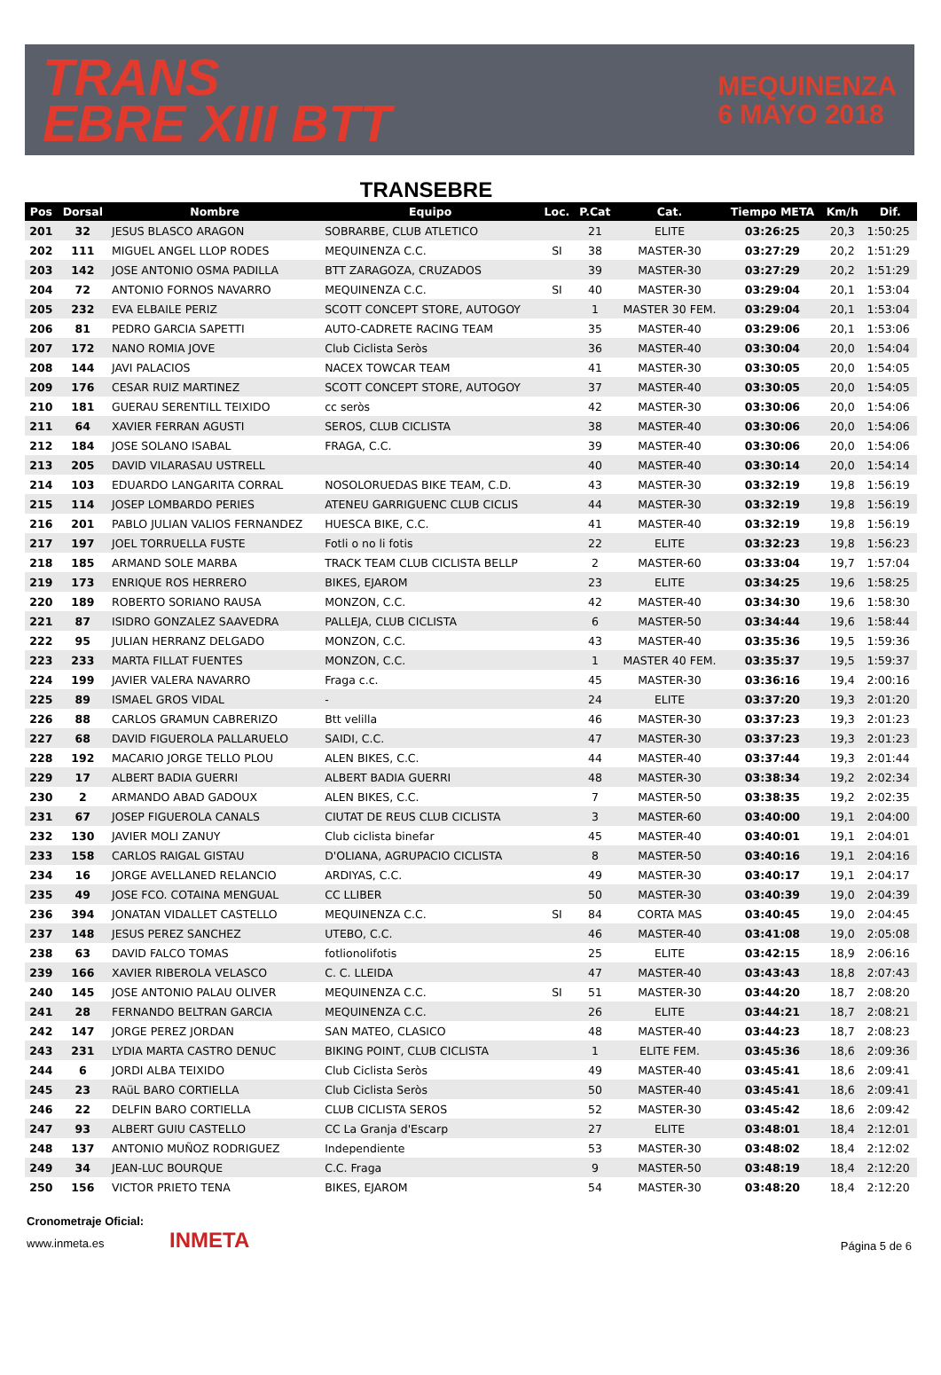TRANS
EBRE XIII BTT
MEQUINENZA
6 MAYO 2018
TRANSEBRE
| Pos | Dorsal | Nombre | Equipo | Loc. | P.Cat | Cat. | Tiempo META | Km/h | Dif. |
| --- | --- | --- | --- | --- | --- | --- | --- | --- | --- |
| 201 | 32 | JESUS BLASCO ARAGON | SOBRARBE, CLUB ATLETICO | | 21 | ELITE | 03:26:25 | 20,3 | 1:50:25 |
| 202 | 111 | MIGUEL ANGEL LLOP RODES | MEQUINENZA C.C. | SI | 38 | MASTER-30 | 03:27:29 | 20,2 | 1:51:29 |
| 203 | 142 | JOSE ANTONIO OSMA PADILLA | BTT ZARAGOZA, CRUZADOS | | 39 | MASTER-30 | 03:27:29 | 20,2 | 1:51:29 |
| 204 | 72 | ANTONIO FORNOS NAVARRO | MEQUINENZA C.C. | SI | 40 | MASTER-30 | 03:29:04 | 20,1 | 1:53:04 |
| 205 | 232 | EVA ELBAILE PERIZ | SCOTT CONCEPT STORE, AUTOGOY | | 1 | MASTER 30 FEM. | 03:29:04 | 20,1 | 1:53:04 |
| 206 | 81 | PEDRO GARCIA SAPETTI | AUTO-CADRETE RACING TEAM | | 35 | MASTER-40 | 03:29:06 | 20,1 | 1:53:06 |
| 207 | 172 | NANO ROMIA JOVE | Club Ciclista Seròs | | 36 | MASTER-40 | 03:30:04 | 20,0 | 1:54:04 |
| 208 | 144 | JAVI PALACIOS | NACEX TOWCAR TEAM | | 41 | MASTER-30 | 03:30:05 | 20,0 | 1:54:05 |
| 209 | 176 | CESAR RUIZ MARTINEZ | SCOTT CONCEPT STORE, AUTOGOY | | 37 | MASTER-40 | 03:30:05 | 20,0 | 1:54:05 |
| 210 | 181 | GUERAU SERENTILL TEIXIDO | cc seròs | | 42 | MASTER-30 | 03:30:06 | 20,0 | 1:54:06 |
| 211 | 64 | XAVIER FERRAN AGUSTI | SEROS, CLUB CICLISTA | | 38 | MASTER-40 | 03:30:06 | 20,0 | 1:54:06 |
| 212 | 184 | JOSE SOLANO ISABAL | FRAGA, C.C. | | 39 | MASTER-40 | 03:30:06 | 20,0 | 1:54:06 |
| 213 | 205 | DAVID VILARASAU USTRELL | | | 40 | MASTER-40 | 03:30:14 | 20,0 | 1:54:14 |
| 214 | 103 | EDUARDO LANGARITA CORRAL | NOSOLORUEDAS BIKE TEAM, C.D. | | 43 | MASTER-30 | 03:32:19 | 19,8 | 1:56:19 |
| 215 | 114 | JOSEP LOMBARDO PERIES | ATENEU GARRIGUENC CLUB CICLIS | | 44 | MASTER-30 | 03:32:19 | 19,8 | 1:56:19 |
| 216 | 201 | PABLO JULIAN VALIOS FERNANDEZ | HUESCA BIKE, C.C. | | 41 | MASTER-40 | 03:32:19 | 19,8 | 1:56:19 |
| 217 | 197 | JOEL TORRUELLA FUSTE | Fotli o no li fotis | | 22 | ELITE | 03:32:23 | 19,8 | 1:56:23 |
| 218 | 185 | ARMAND SOLE MARBA | TRACK TEAM CLUB CICLISTA BELLP | | 2 | MASTER-60 | 03:33:04 | 19,7 | 1:57:04 |
| 219 | 173 | ENRIQUE ROS HERRERO | BIKES, EJAROM | | 23 | ELITE | 03:34:25 | 19,6 | 1:58:25 |
| 220 | 189 | ROBERTO SORIANO RAUSA | MONZON, C.C. | | 42 | MASTER-40 | 03:34:30 | 19,6 | 1:58:30 |
| 221 | 87 | ISIDRO GONZALEZ SAAVEDRA | PALLEJA, CLUB CICLISTA | | 6 | MASTER-50 | 03:34:44 | 19,6 | 1:58:44 |
| 222 | 95 | JULIAN HERRANZ DELGADO | MONZON, C.C. | | 43 | MASTER-40 | 03:35:36 | 19,5 | 1:59:36 |
| 223 | 233 | MARTA FILLAT FUENTES | MONZON, C.C. | | 1 | MASTER 40 FEM. | 03:35:37 | 19,5 | 1:59:37 |
| 224 | 199 | JAVIER VALERA NAVARRO | Fraga c.c. | | 45 | MASTER-30 | 03:36:16 | 19,4 | 2:00:16 |
| 225 | 89 | ISMAEL GROS VIDAL | - | | 24 | ELITE | 03:37:20 | 19,3 | 2:01:20 |
| 226 | 88 | CARLOS GRAMUN CABRERIZO | Btt velilla | | 46 | MASTER-30 | 03:37:23 | 19,3 | 2:01:23 |
| 227 | 68 | DAVID FIGUEROLA PALLARUELO | SAIDI, C.C. | | 47 | MASTER-30 | 03:37:23 | 19,3 | 2:01:23 |
| 228 | 192 | MACARIO JORGE TELLO PLOU | ALEN BIKES, C.C. | | 44 | MASTER-40 | 03:37:44 | 19,3 | 2:01:44 |
| 229 | 17 | ALBERT BADIA GUERRI | ALBERT BADIA GUERRI | | 48 | MASTER-30 | 03:38:34 | 19,2 | 2:02:34 |
| 230 | 2 | ARMANDO ABAD GADOUX | ALEN BIKES, C.C. | | 7 | MASTER-50 | 03:38:35 | 19,2 | 2:02:35 |
| 231 | 67 | JOSEP FIGUEROLA CANALS | CIUTAT DE REUS CLUB CICLISTA | | 3 | MASTER-60 | 03:40:00 | 19,1 | 2:04:00 |
| 232 | 130 | JAVIER MOLI ZANUY | Club ciclista binefar | | 45 | MASTER-40 | 03:40:01 | 19,1 | 2:04:01 |
| 233 | 158 | CARLOS RAIGAL GISTAU | D'OLIANA, AGRUPACIO CICLISTA | | 8 | MASTER-50 | 03:40:16 | 19,1 | 2:04:16 |
| 234 | 16 | JORGE AVELLANED RELANCIO | ARDIYAS, C.C. | | 49 | MASTER-30 | 03:40:17 | 19,1 | 2:04:17 |
| 235 | 49 | JOSE FCO. COTAINA MENGUAL | CC LLIBER | | 50 | MASTER-30 | 03:40:39 | 19,0 | 2:04:39 |
| 236 | 394 | JONATAN VIDALLET CASTELLO | MEQUINENZA C.C. | SI | 84 | CORTA MAS | 03:40:45 | 19,0 | 2:04:45 |
| 237 | 148 | JESUS PEREZ SANCHEZ | UTEBO, C.C. | | 46 | MASTER-40 | 03:41:08 | 19,0 | 2:05:08 |
| 238 | 63 | DAVID FALCO TOMAS | fotlionolifotis | | 25 | ELITE | 03:42:15 | 18,9 | 2:06:16 |
| 239 | 166 | XAVIER RIBEROLA VELASCO | C. C. LLEIDA | | 47 | MASTER-40 | 03:43:43 | 18,8 | 2:07:43 |
| 240 | 145 | JOSE ANTONIO PALAU OLIVER | MEQUINENZA C.C. | SI | 51 | MASTER-30 | 03:44:20 | 18,7 | 2:08:20 |
| 241 | 28 | FERNANDO BELTRAN GARCIA | MEQUINENZA C.C. | | 26 | ELITE | 03:44:21 | 18,7 | 2:08:21 |
| 242 | 147 | JORGE PEREZ JORDAN | SAN MATEO, CLASICO | | 48 | MASTER-40 | 03:44:23 | 18,7 | 2:08:23 |
| 243 | 231 | LYDIA MARTA CASTRO DENUC | BIKING POINT, CLUB CICLISTA | | 1 | ELITE FEM. | 03:45:36 | 18,6 | 2:09:36 |
| 244 | 6 | JORDI ALBA TEIXIDO | Club Ciclista Seròs | | 49 | MASTER-40 | 03:45:41 | 18,6 | 2:09:41 |
| 245 | 23 | RAüL BARO CORTIELLA | Club Ciclista Seròs | | 50 | MASTER-40 | 03:45:41 | 18,6 | 2:09:41 |
| 246 | 22 | DELFIN BARO CORTIELLA | CLUB CICLISTA SEROS | | 52 | MASTER-30 | 03:45:42 | 18,6 | 2:09:42 |
| 247 | 93 | ALBERT GUIU CASTELLO | CC La Granja d'Escarp | | 27 | ELITE | 03:48:01 | 18,4 | 2:12:01 |
| 248 | 137 | ANTONIO MUÑOZ RODRIGUEZ | Independiente | | 53 | MASTER-30 | 03:48:02 | 18,4 | 2:12:02 |
| 249 | 34 | JEAN-LUC BOURQUE | C.C. Fraga | | 9 | MASTER-50 | 03:48:19 | 18,4 | 2:12:20 |
| 250 | 156 | VICTOR PRIETO TENA | BIKES, EJAROM | | 54 | MASTER-30 | 03:48:20 | 18,4 | 2:12:20 |
Cronometraje Oficial:
www.inmeta.es INMETA
Página 5 de 6